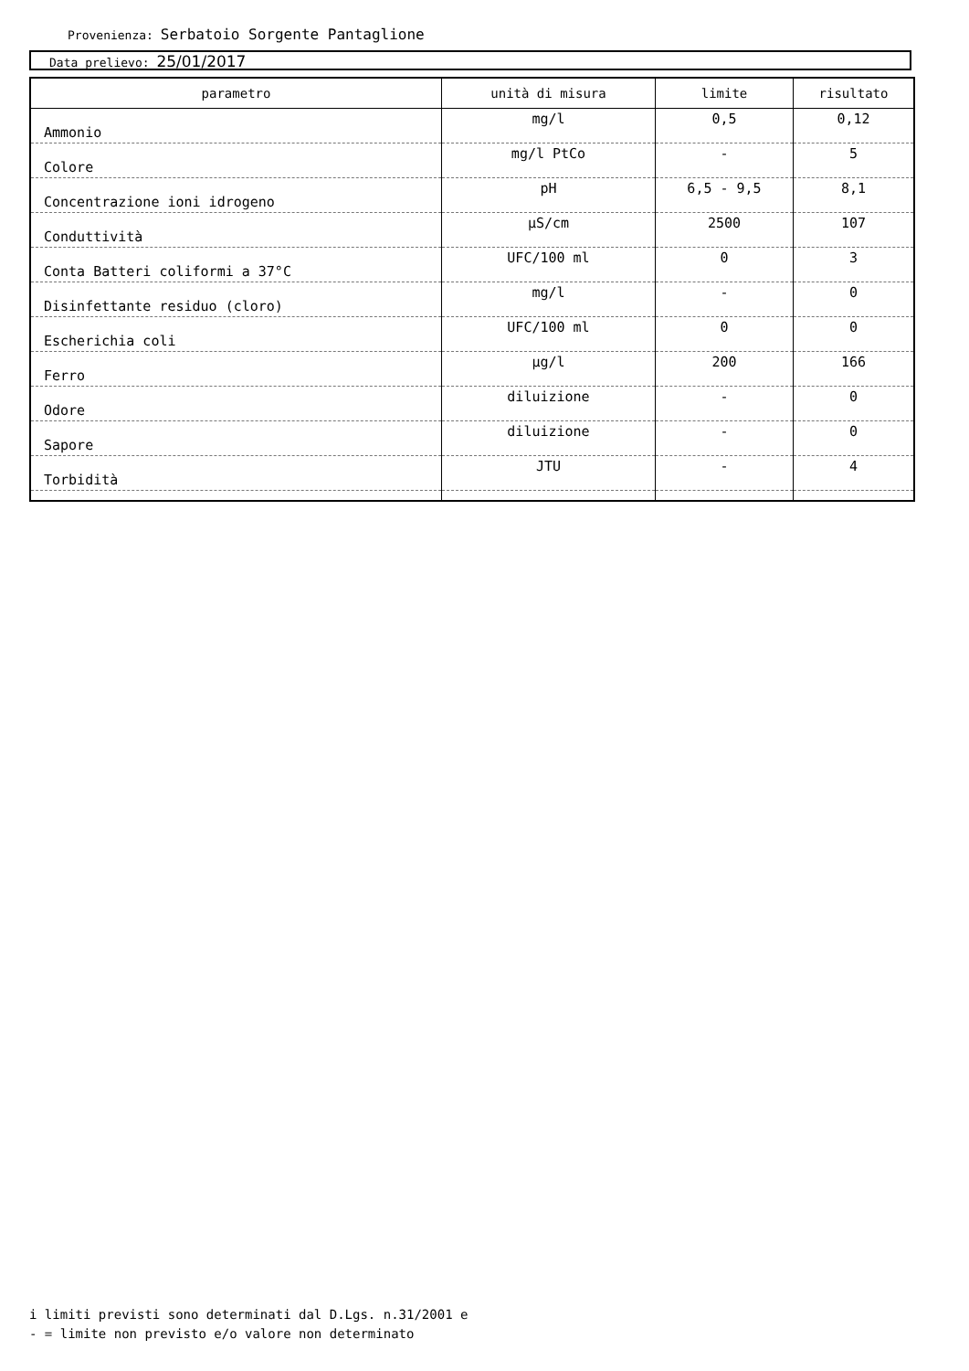Provenienza: Serbatoio Sorgente Pantaglione
Data prelievo: 25/01/2017
| parametro | unità di misura | limite | risultato |
| --- | --- | --- | --- |
| Ammonio | mg/l | 0,5 | 0,12 |
| Colore | mg/l PtCo | - | 5 |
| Concentrazione ioni idrogeno | pH | 6,5 - 9,5 | 8,1 |
| Conduttività | µS/cm | 2500 | 107 |
| Conta Batteri coliformi a 37°C | UFC/100 ml | 0 | 3 |
| Disinfettante residuo (cloro) | mg/l | - | 0 |
| Escherichia coli | UFC/100 ml | 0 | 0 |
| Ferro | µg/l | 200 | 166 |
| Odore | diluizione | - | 0 |
| Sapore | diluizione | - | 0 |
| Torbidità | JTU | - | 4 |
i limiti previsti sono determinati dal D.Lgs. n.31/2001 e
- = limite non previsto e/o valore non determinato